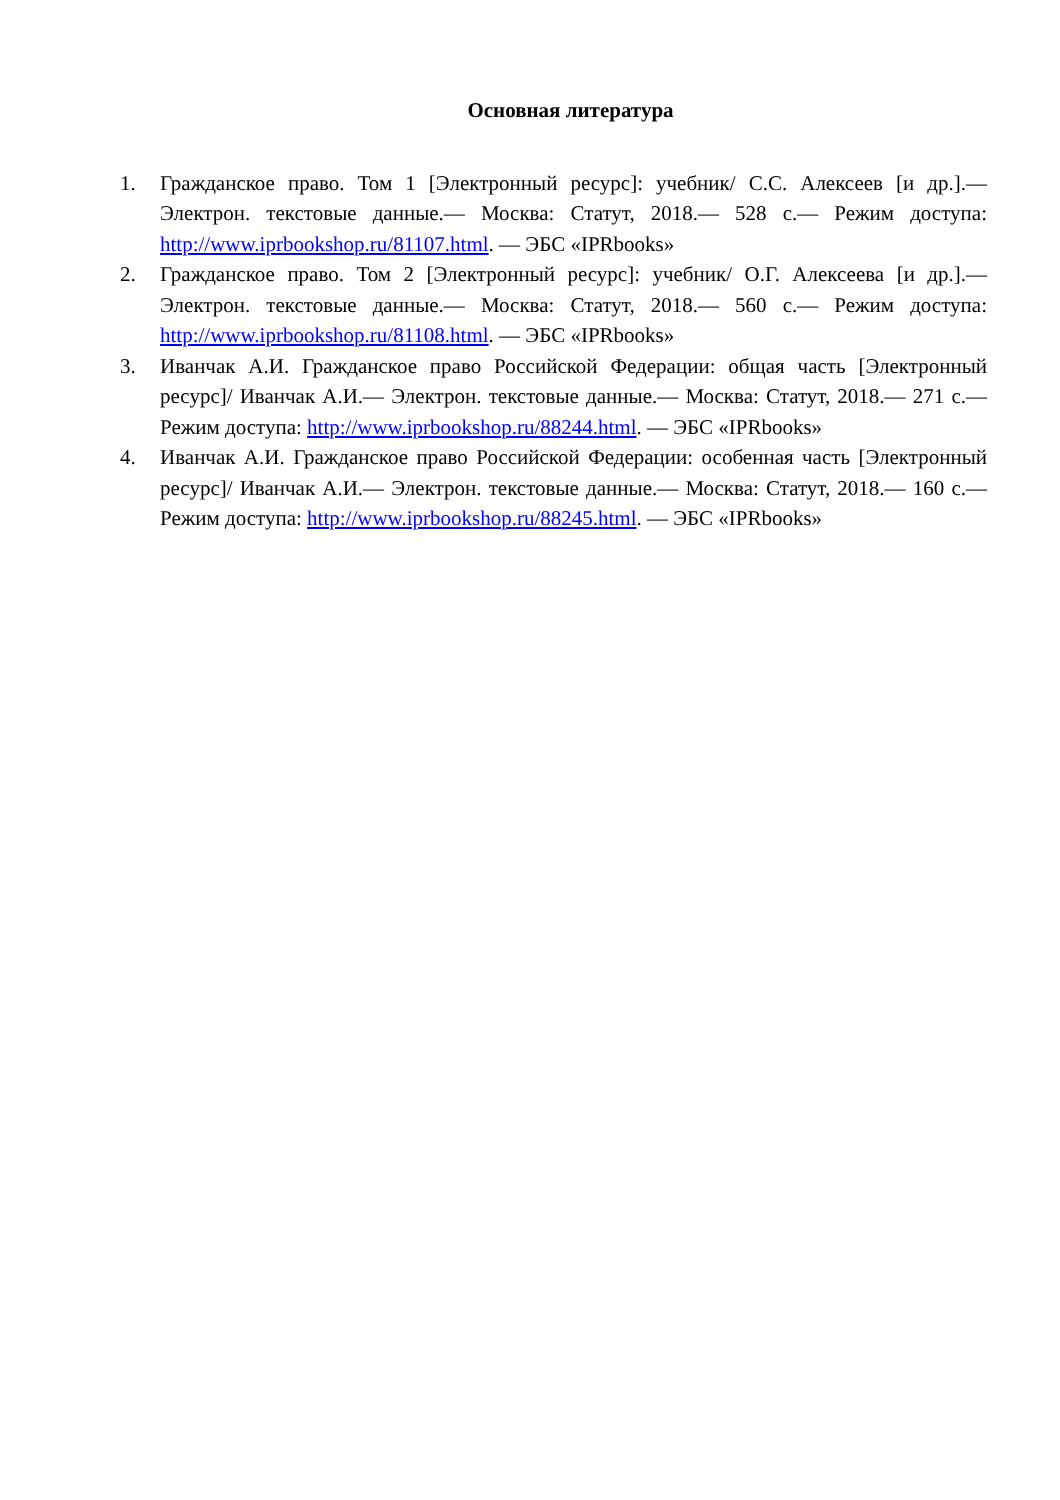Основная литература
1. Гражданское право. Том 1 [Электронный ресурс]: учебник/ С.С. Алексеев [и др.].— Электрон. текстовые данные.— Москва: Статут, 2018.— 528 с.— Режим доступа: http://www.iprbookshop.ru/81107.html. — ЭБС «IPRbooks»
2. Гражданское право. Том 2 [Электронный ресурс]: учебник/ О.Г. Алексеева [и др.].— Электрон. текстовые данные.— Москва: Статут, 2018.— 560 с.— Режим доступа: http://www.iprbookshop.ru/81108.html. — ЭБС «IPRbooks»
3. Иванчак А.И. Гражданское право Российской Федерации: общая часть [Электронный ресурс]/ Иванчак А.И.— Электрон. текстовые данные.— Москва: Статут, 2018.— 271 с.— Режим доступа: http://www.iprbookshop.ru/88244.html. — ЭБС «IPRbooks»
4. Иванчак А.И. Гражданское право Российской Федерации: особенная часть [Электронный ресурс]/ Иванчак А.И.— Электрон. текстовые данные.— Москва: Статут, 2018.— 160 с.— Режим доступа: http://www.iprbookshop.ru/88245.html. — ЭБС «IPRbooks»